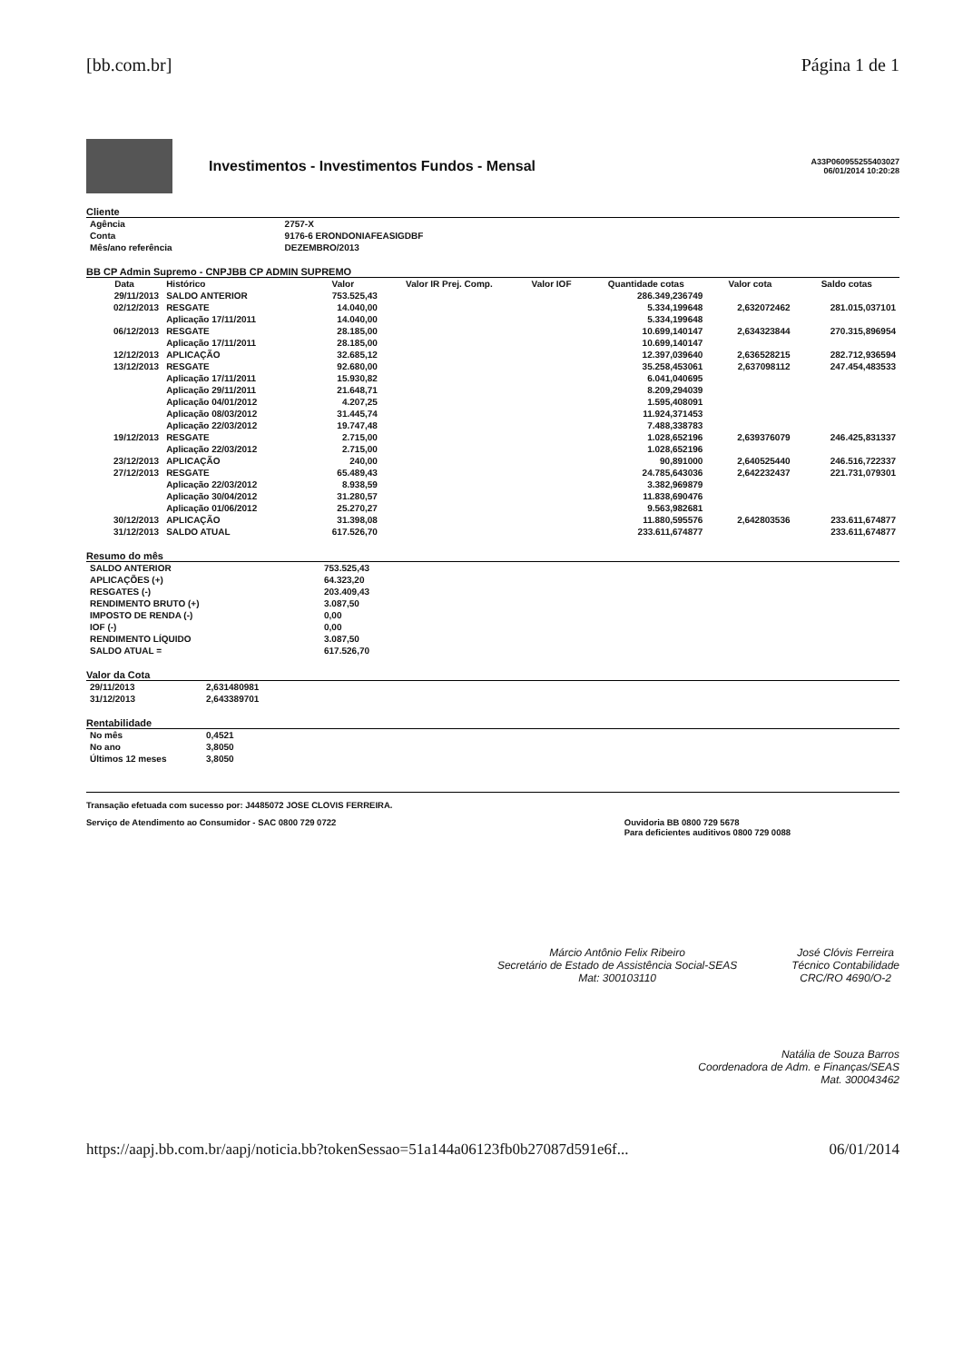[bb.com.br] Página 1 de 1
Investimentos - Investimentos Fundos - Mensal
A33P060955255403027
06/01/2014 10:20:28
Cliente
| Agência | 2757-X |
| Conta | 9176-6 ERONDONIAFEASIGDBF |
| Mês/ano referência | DEZEMBRO/2013 |
BB CP Admin Supremo - CNPJBB CP ADMIN SUPREMO
| Data | Histórico | Valor | Valor IR Prej. Comp. | Valor IOF | Quantidade cotas | Valor cota | Saldo cotas |
| --- | --- | --- | --- | --- | --- | --- | --- |
| 29/11/2013 | SALDO ANTERIOR | 753.525,43 | | | 286.349,236749 | | |
| 02/12/2013 | RESGATE | 14.040,00 | | | 5.334,199648 | 2,632072462 | 281.015,037101 |
| | Aplicação 17/11/2011 | 14.040,00 | | | 5.334,199648 | | |
| 06/12/2013 | RESGATE | 28.185,00 | | | 10.699,140147 | 2,634323844 | 270.315,896954 |
| | Aplicação 17/11/2011 | 28.185,00 | | | 10.699,140147 | | |
| 12/12/2013 | APLICAÇÃO | 32.685,12 | | | 12.397,039640 | 2,636528215 | 282.712,936594 |
| 13/12/2013 | RESGATE | 92.680,00 | | | 35.258,453061 | 2,637098112 | 247.454,483533 |
| | Aplicação 17/11/2011 | 15.930,82 | | | 6.041,040695 | | |
| | Aplicação 29/11/2011 | 21.648,71 | | | 8.209,294039 | | |
| | Aplicação 04/01/2012 | 4.207,25 | | | 1.595,408091 | | |
| | Aplicação 08/03/2012 | 31.445,74 | | | 11.924,371453 | | |
| | Aplicação 22/03/2012 | 19.747,48 | | | 7.488,338783 | | |
| 19/12/2013 | RESGATE | 2.715,00 | | | 1.028,652196 | 2,639376079 | 246.425,831337 |
| | Aplicação 22/03/2012 | 2.715,00 | | | 1.028,652196 | | |
| 23/12/2013 | APLICAÇÃO | 240,00 | | | 90,891000 | 2,640525440 | 246.516,722337 |
| 27/12/2013 | RESGATE | 65.489,43 | | | 24.785,643036 | 2,642232437 | 221.731,079301 |
| | Aplicação 22/03/2012 | 8.938,59 | | | 3.382,969879 | | |
| | Aplicação 30/04/2012 | 31.280,57 | | | 11.838,690476 | | |
| | Aplicação 01/06/2012 | 25.270,27 | | | 9.563,982681 | | |
| 30/12/2013 | APLICAÇÃO | 31.398,08 | | | 11.880,595576 | 2,642803536 | 233.611,674877 |
| 31/12/2013 | SALDO ATUAL | 617.526,70 | | | 233.611,674877 | | 233.611,674877 |
Resumo do mês
| SALDO ANTERIOR | 753.525,43 |
| APLICAÇÕES (+) | 64.323,20 |
| RESGATES (-) | 203.409,43 |
| RENDIMENTO BRUTO (+) | 3.087,50 |
| IMPOSTO DE RENDA (-) | 0,00 |
| IOF (-) | 0,00 |
| RENDIMENTO LÍQUIDO | 3.087,50 |
| SALDO ATUAL = | 617.526,70 |
Valor da Cota
| 29/11/2013 | 2,631480981 |
| 31/12/2013 | 2,643389701 |
Rentabilidade
| No mês | 0,4521 |
| No ano | 3,8050 |
| Últimos 12 meses | 3,8050 |
Transação efetuada com sucesso por: J4485072 JOSE CLOVIS FERREIRA.
Serviço de Atendimento ao Consumidor - SAC 0800 729 0722 Ouvidoria BB 0800 729 5678
Para deficientes auditivos 0800 729 0088
Márcio Antônio Felix Ribeiro
Secretário de Estado de Assistência Social-SEAS
Mat: 300103110
José Clóvis Ferreira
Técnico Contabilidade
CRC/RO 4690/O-2
Natália de Souza Barros
Coordenadora de Adm. e Finanças/SEAS
Mat. 300043462
https://aapj.bb.com.br/aapj/noticia.bb?tokenSessao=51a144a06123fb0b27087d591e6f... 06/01/2014